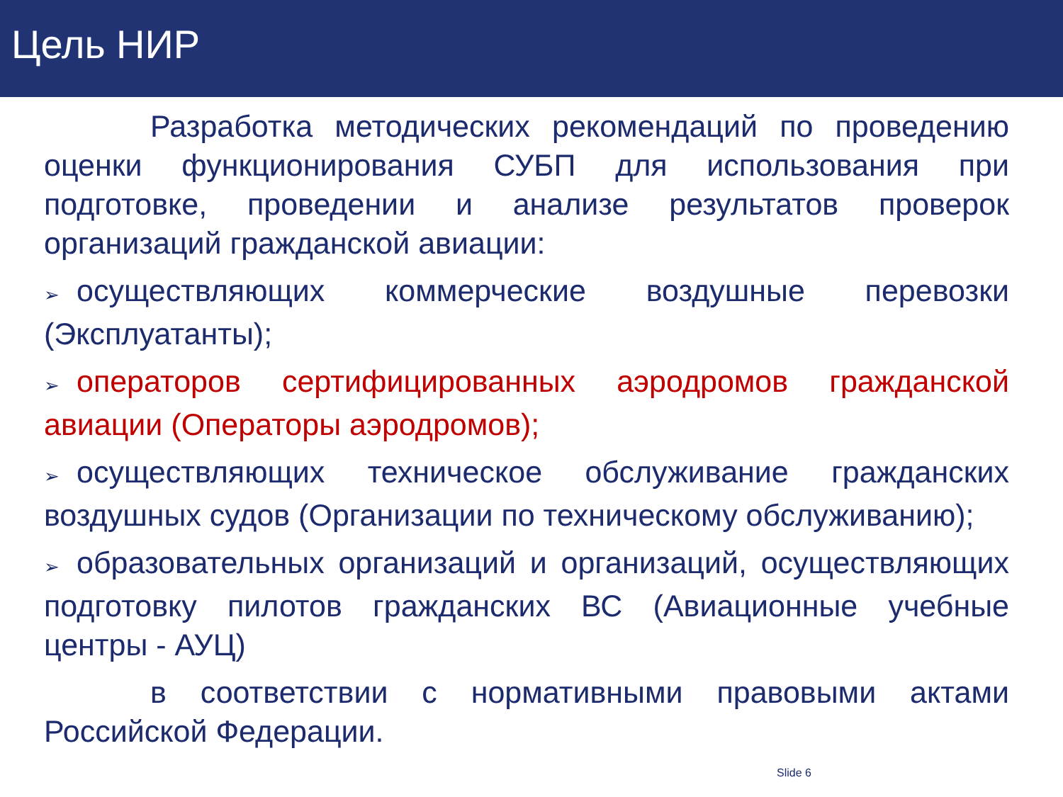Цель НИР
Разработка методических рекомендаций по проведению оценки функционирования СУБП для использования при подготовке, проведении и анализе результатов проверок организаций гражданской авиации:
➢ осуществляющих коммерческие воздушные перевозки (Эксплуатанты);
➢ операторов сертифицированных аэродромов гражданской авиации (Операторы аэродромов);
➢ осуществляющих техническое обслуживание гражданских воздушных судов (Организации по техническому обслуживанию);
➢ образовательных организаций и организаций, осуществляющих подготовку пилотов гражданских ВС (Авиационные учебные центры - АУЦ)
в соответствии с нормативными правовыми актами Российской Федерации.
Slide 6